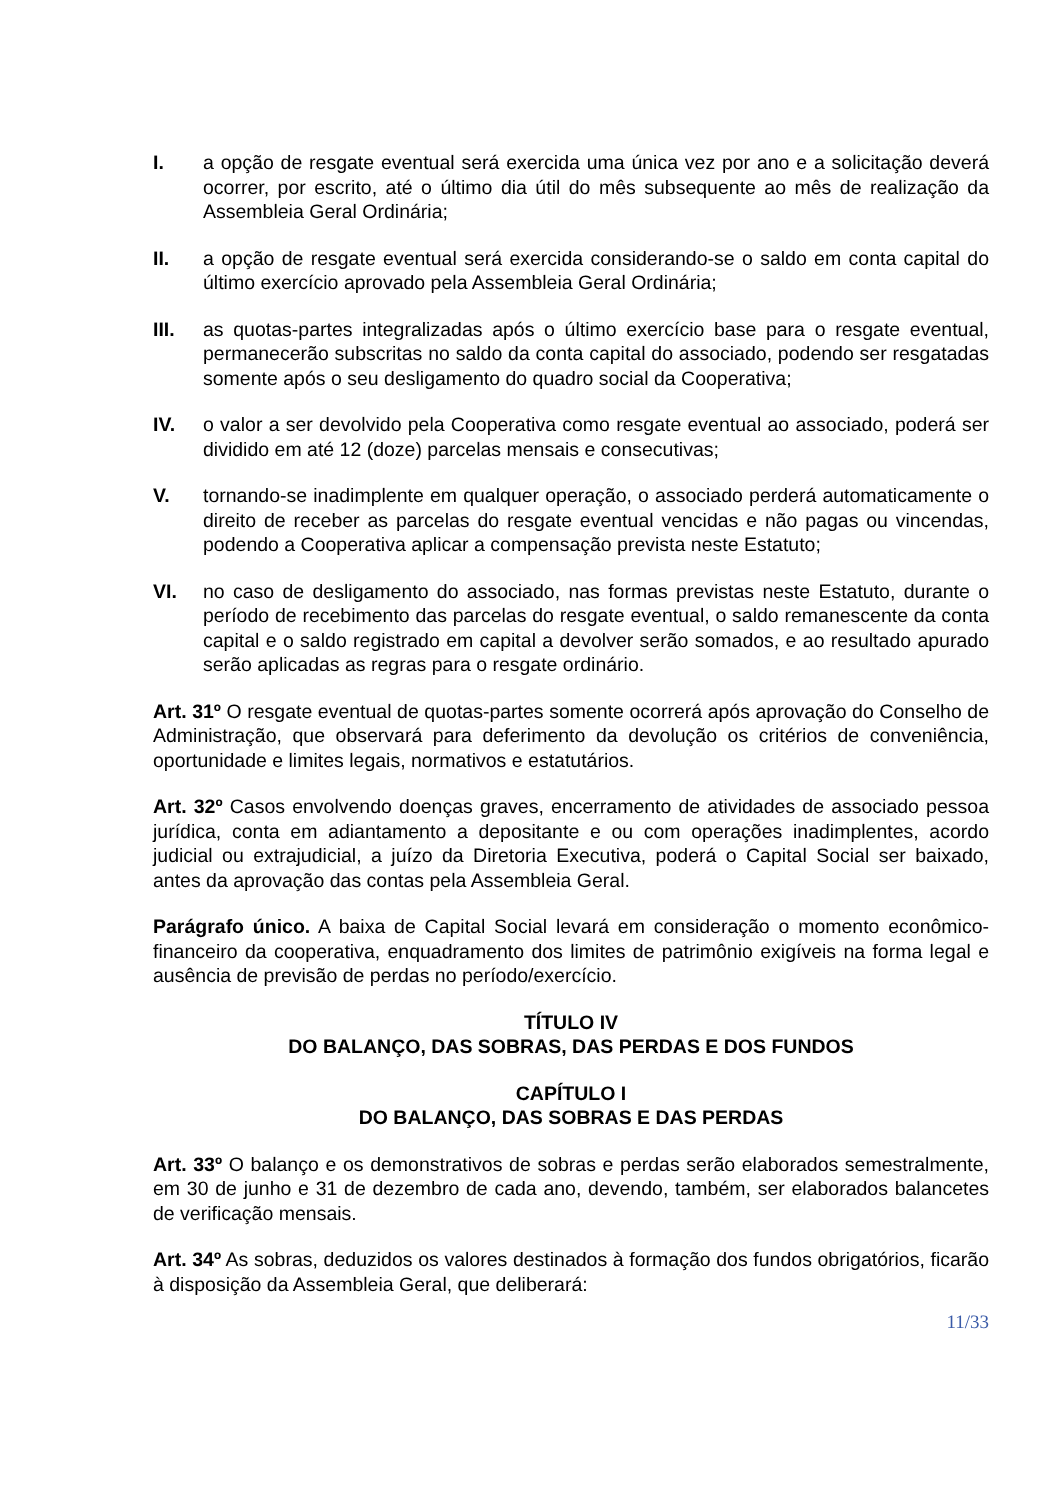I. a opção de resgate eventual será exercida uma única vez por ano e a solicitação deverá ocorrer, por escrito, até o último dia útil do mês subsequente ao mês de realização da Assembleia Geral Ordinária;
II. a opção de resgate eventual será exercida considerando-se o saldo em conta capital do último exercício aprovado pela Assembleia Geral Ordinária;
III. as quotas-partes integralizadas após o último exercício base para o resgate eventual, permanecerão subscritas no saldo da conta capital do associado, podendo ser resgatadas somente após o seu desligamento do quadro social da Cooperativa;
IV. o valor a ser devolvido pela Cooperativa como resgate eventual ao associado, poderá ser dividido em até 12 (doze) parcelas mensais e consecutivas;
V. tornando-se inadimplente em qualquer operação, o associado perderá automaticamente o direito de receber as parcelas do resgate eventual vencidas e não pagas ou vincendas, podendo a Cooperativa aplicar a compensação prevista neste Estatuto;
VI. no caso de desligamento do associado, nas formas previstas neste Estatuto, durante o período de recebimento das parcelas do resgate eventual, o saldo remanescente da conta capital e o saldo registrado em capital a devolver serão somados, e ao resultado apurado serão aplicadas as regras para o resgate ordinário.
Art. 31º O resgate eventual de quotas-partes somente ocorrerá após aprovação do Conselho de Administração, que observará para deferimento da devolução os critérios de conveniência, oportunidade e limites legais, normativos e estatutários.
Art. 32º Casos envolvendo doenças graves, encerramento de atividades de associado pessoa jurídica, conta em adiantamento a depositante e ou com operações inadimplentes, acordo judicial ou extrajudicial, a juízo da Diretoria Executiva, poderá o Capital Social ser baixado, antes da aprovação das contas pela Assembleia Geral.
Parágrafo único. A baixa de Capital Social levará em consideração o momento econômico-financeiro da cooperativa, enquadramento dos limites de patrimônio exigíveis na forma legal e ausência de previsão de perdas no período/exercício.
TÍTULO IV
DO BALANÇO, DAS SOBRAS, DAS PERDAS E DOS FUNDOS
CAPÍTULO I
DO BALANÇO, DAS SOBRAS E DAS PERDAS
Art. 33º O balanço e os demonstrativos de sobras e perdas serão elaborados semestralmente, em 30 de junho e 31 de dezembro de cada ano, devendo, também, ser elaborados balancetes de verificação mensais.
Art. 34º As sobras, deduzidos os valores destinados à formação dos fundos obrigatórios, ficarão à disposição da Assembleia Geral, que deliberará:
11/33